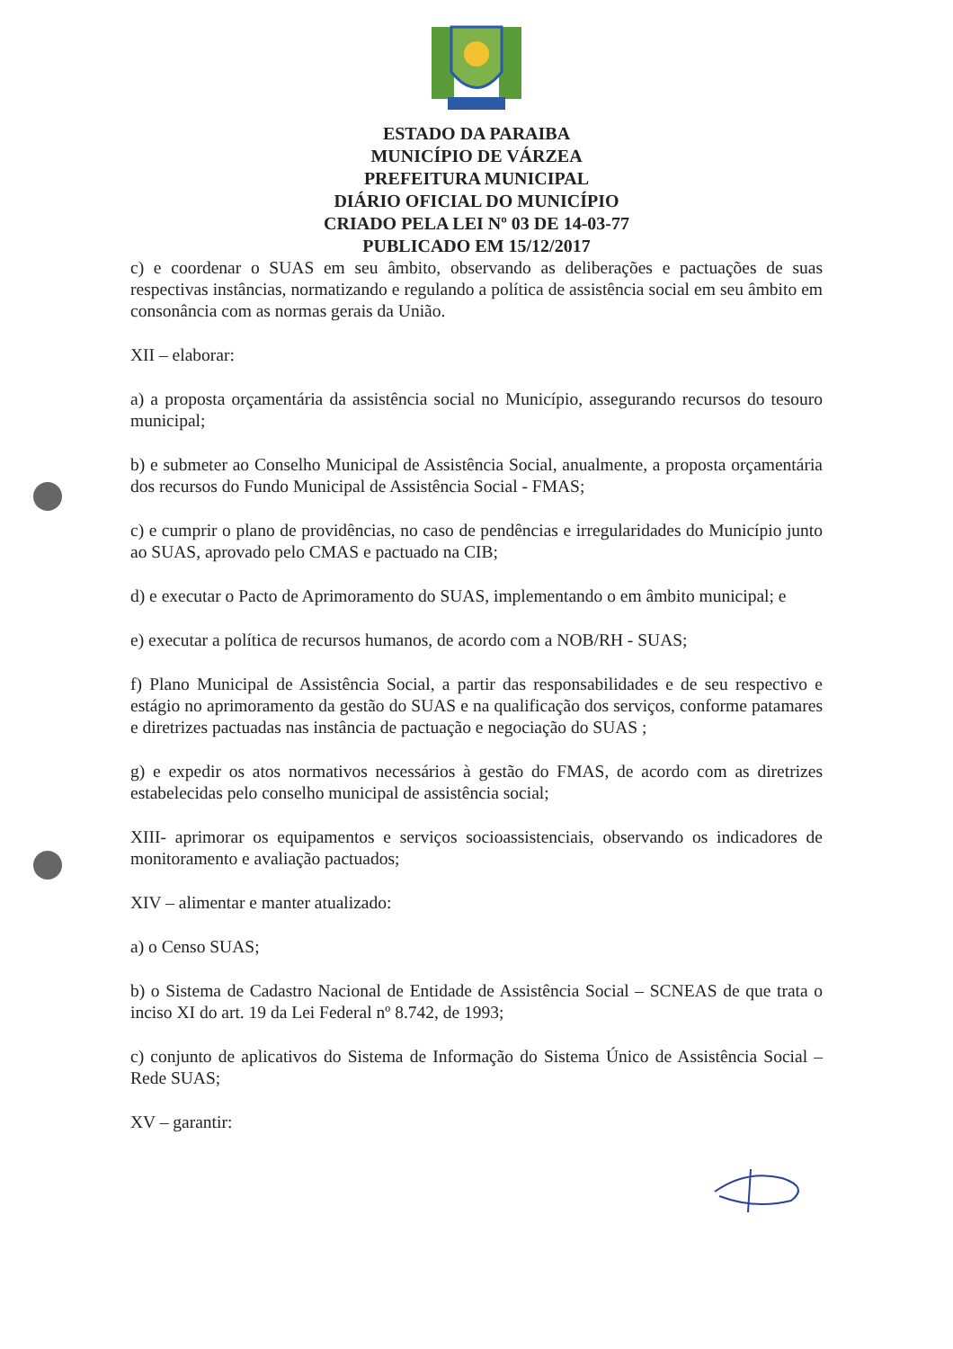ESTADO DA PARAIBA
MUNICÍPIO DE VÁRZEA
PREFEITURA MUNICIPAL
DIÁRIO OFICIAL DO MUNICÍPIO
CRIADO PELA LEI Nº 03 DE 14-03-77
PUBLICADO EM 15/12/2017
c) e coordenar o SUAS em seu âmbito, observando as deliberações e pactuações de suas respectivas instâncias, normatizando e regulando a política de assistência social em seu âmbito em consonância com as normas gerais da União.
XII – elaborar:
a) a proposta orçamentária da assistência social no Município, assegurando recursos do tesouro municipal;
b) e submeter ao Conselho Municipal de Assistência Social, anualmente, a proposta orçamentária dos recursos do Fundo Municipal de Assistência Social - FMAS;
c) e cumprir o plano de providências, no caso de pendências e irregularidades do Município junto ao SUAS, aprovado pelo CMAS e pactuado na CIB;
d) e executar o Pacto de Aprimoramento do SUAS, implementando o em âmbito municipal; e
e) executar a política de recursos humanos, de acordo com a NOB/RH - SUAS;
f) Plano Municipal de Assistência Social, a partir das responsabilidades e de seu respectivo e estágio no aprimoramento da gestão do SUAS e na qualificação dos serviços, conforme patamares e diretrizes pactuadas nas instância de pactuação e negociação do SUAS ;
g) e expedir os atos normativos necessários à gestão do FMAS, de acordo com as diretrizes estabelecidas pelo conselho municipal de assistência social;
XIII- aprimorar os equipamentos e serviços socioassistenciais, observando os indicadores de monitoramento e avaliação pactuados;
XIV – alimentar e manter atualizado:
a) o Censo SUAS;
b) o Sistema de Cadastro Nacional de Entidade de Assistência Social – SCNEAS de que trata o inciso XI do art. 19 da Lei Federal nº 8.742, de 1993;
c) conjunto de aplicativos do Sistema de Informação do Sistema Único de Assistência Social – Rede SUAS;
XV – garantir: